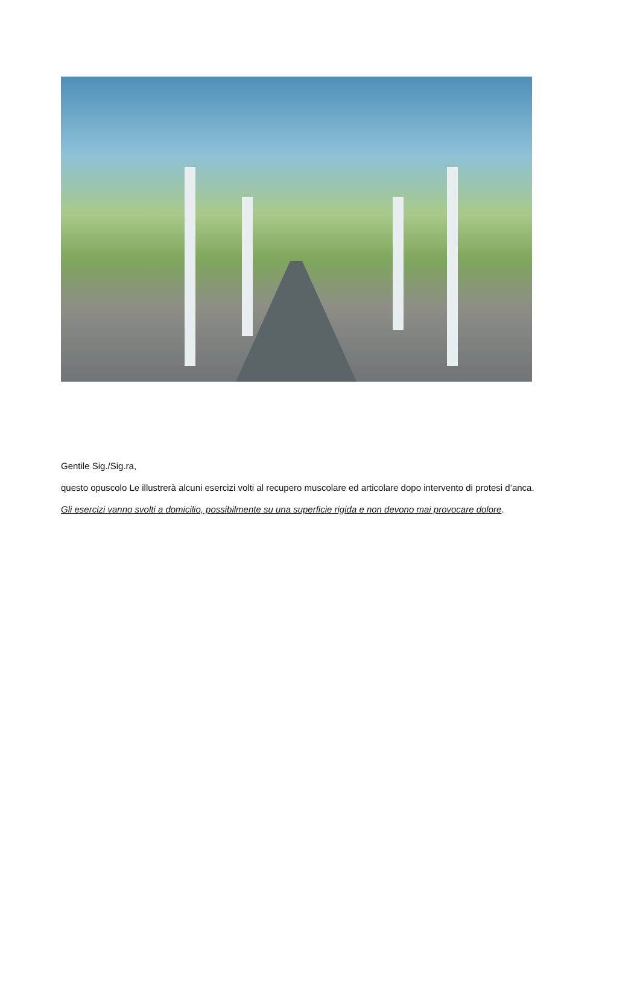Gentile Sig./Sig.ra,
questo opuscolo Le illustrerà alcuni esercizi volti al recupero muscolare ed articolare dopo intervento di protesi d’anca.
Gli esercizi vanno svolti a domicilio, possibilmente su una superficie rigida e non devono mai provocare dolore.